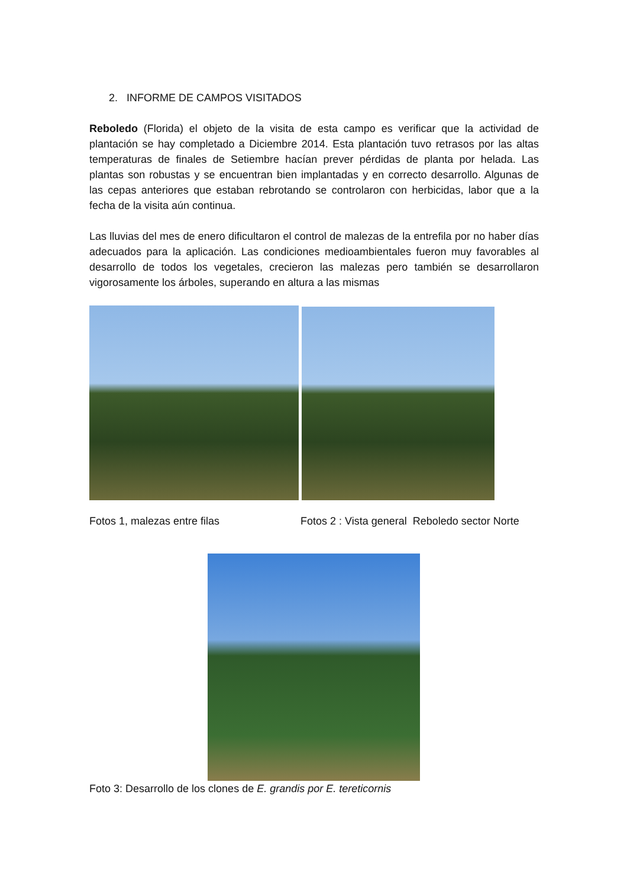2. INFORME DE CAMPOS VISITADOS
Reboledo (Florida) el objeto de la visita de esta campo es verificar que la actividad de plantación se hay completado a Diciembre 2014. Esta plantación tuvo retrasos por las altas temperaturas de finales de Setiembre hacían prever pérdidas de planta por helada. Las plantas son robustas y se encuentran bien implantadas y en correcto desarrollo. Algunas de las cepas anteriores que estaban rebrotando se controlaron con herbicidas, labor que a la fecha de la visita aún continua.
Las lluvias del mes de enero dificultaron el control de malezas de la entrefila por no haber días adecuados para la aplicación. Las condiciones medioambientales fueron muy favorables al desarrollo de todos los vegetales, crecieron las malezas pero también se desarrollaron vigorosamente los árboles, superando en altura a las mismas
Fotos 1, malezas entre filas Fotos 2 : Vista general Reboledo sector Norte
Foto 3: Desarrollo de los clones de E. grandis por E. tereticornis